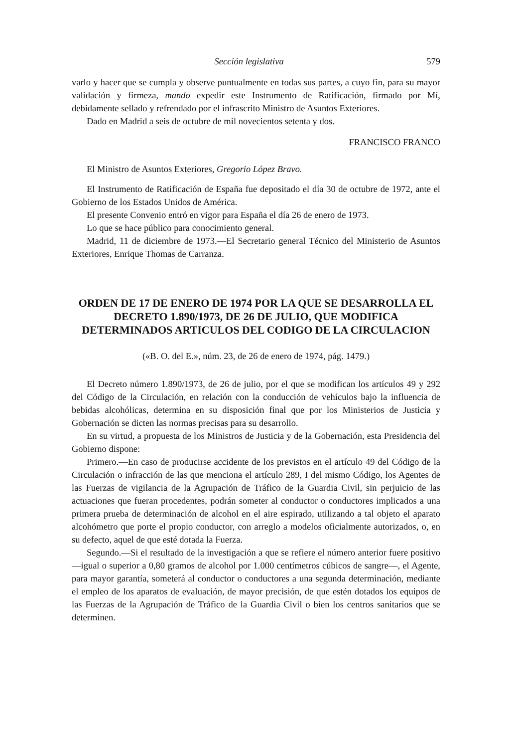Sección legislativa 579
varlo y hacer que se cumpla y observe puntualmente en todas sus partes, a cuyo fin, para su mayor validación y firmeza, mando expedir este Instrumento de Ratificación, firmado por Mí, debidamente sellado y refrendado por el infrascrito Ministro de Asuntos Exteriores.
Dado en Madrid a seis de octubre de mil novecientos setenta y dos.
FRANCISCO FRANCO
El Ministro de Asuntos Exteriores, Gregorio López Bravo.
El Instrumento de Ratificación de España fue depositado el día 30 de octubre de 1972, ante el Gobierno de los Estados Unidos de América.
El presente Convenio entró en vigor para España el día 26 de enero de 1973.
Lo que se hace público para conocimiento general.
Madrid, 11 de diciembre de 1973.—El Secretario general Técnico del Ministerio de Asuntos Exteriores, Enrique Thomas de Carranza.
ORDEN DE 17 DE ENERO DE 1974 POR LA QUE SE DESARROLLA EL DECRETO 1.890/1973, DE 26 DE JULIO, QUE MODIFICA DETERMINADOS ARTICULOS DEL CODIGO DE LA CIRCULACION
(«B. O. del E.», núm. 23, de 26 de enero de 1974, pág. 1479.)
El Decreto número 1.890/1973, de 26 de julio, por el que se modifican los artículos 49 y 292 del Código de la Circulación, en relación con la conducción de vehículos bajo la influencia de bebidas alcohólicas, determina en su disposición final que por los Ministerios de Justicia y Gobernación se dicten las normas precisas para su desarrollo.
En su virtud, a propuesta de los Ministros de Justicia y de la Gobernación, esta Presidencia del Gobierno dispone:
Primero.—En caso de producirse accidente de los previstos en el artículo 49 del Código de la Circulación o infracción de las que menciona el artículo 289, I del mismo Código, los Agentes de las Fuerzas de vigilancia de la Agrupación de Tráfico de la Guardia Civil, sin perjuicio de las actuaciones que fueran procedentes, podrán someter al conductor o conductores implicados a una primera prueba de determinación de alcohol en el aire espirado, utilizando a tal objeto el aparato alcohómetro que porte el propio conductor, con arreglo a modelos oficialmente autorizados, o, en su defecto, aquel de que esté dotada la Fuerza.
Segundo.—Si el resultado de la investigación a que se refiere el número anterior fuere positivo —igual o superior a 0,80 gramos de alcohol por 1.000 centímetros cúbicos de sangre—, el Agente, para mayor garantía, someterá al conductor o conductores a una segunda determinación, mediante el empleo de los aparatos de evaluación, de mayor precisión, de que estén dotados los equipos de las Fuerzas de la Agrupación de Tráfico de la Guardia Civil o bien los centros sanitarios que se determinen.